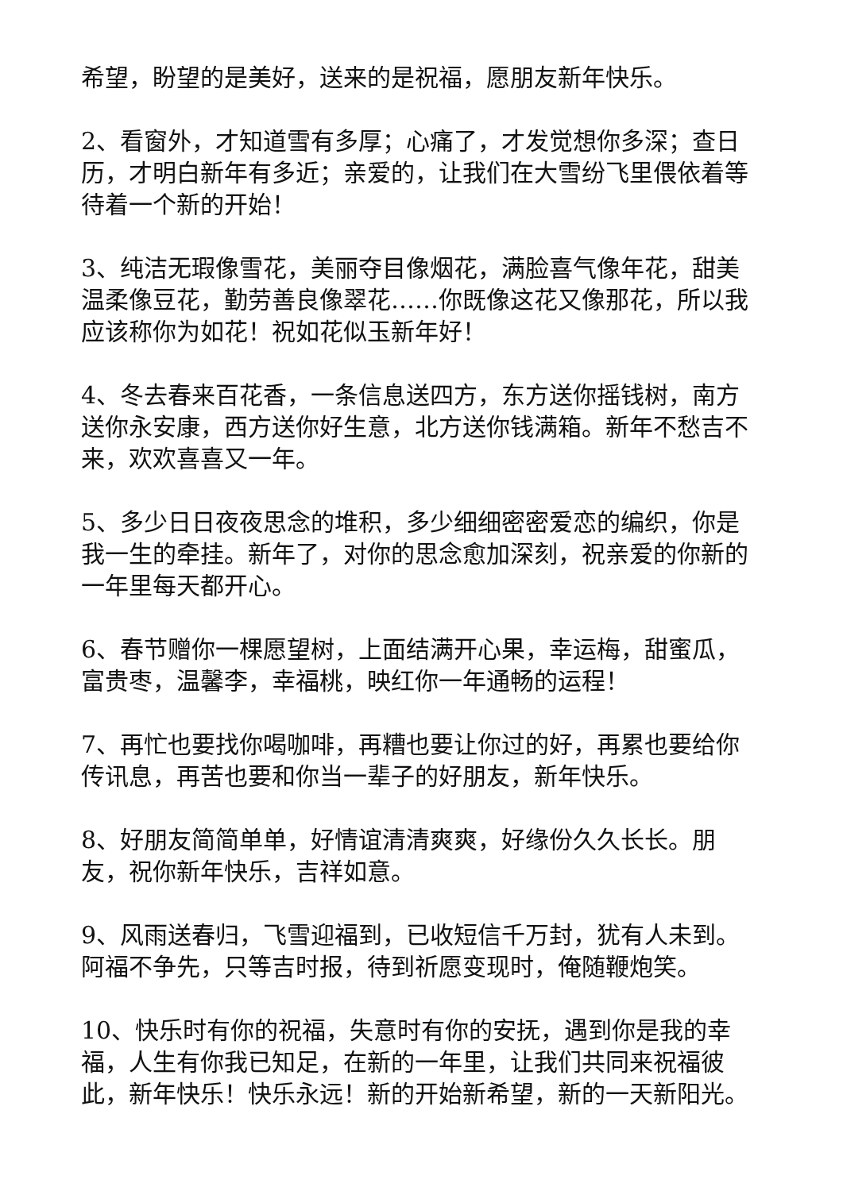希望，盼望的是美好，送来的是祝福，愿朋友新年快乐。
2、看窗外，才知道雪有多厚；心痛了，才发觉想你多深；查日历，才明白新年有多近；亲爱的，让我们在大雪纷飞里偎依着等待着一个新的开始！
3、纯洁无瑕像雪花，美丽夺目像烟花，满脸喜气像年花，甜美温柔像豆花，勤劳善良像翠花……你既像这花又像那花，所以我应该称你为如花！祝如花似玉新年好！
4、冬去春来百花香，一条信息送四方，东方送你摇钱树，南方送你永安康，西方送你好生意，北方送你钱满箱。新年不愁吉不来，欢欢喜喜又一年。
5、多少日日夜夜思念的堆积，多少细细密密爱恋的编织，你是我一生的牵挂。新年了，对你的思念愈加深刻，祝亲爱的你新的一年里每天都开心。
6、春节赠你一棵愿望树，上面结满开心果，幸运梅，甜蜜瓜，富贵枣，温馨李，幸福桃，映红你一年通畅的运程！
7、再忙也要找你喝咖啡，再糟也要让你过的好，再累也要给你传讯息，再苦也要和你当一辈子的好朋友，新年快乐。
8、好朋友简简单单，好情谊清清爽爽，好缘份久久长长。朋友，祝你新年快乐，吉祥如意。
9、风雨送春归，飞雪迎福到，已收短信千万封，犹有人未到。阿福不争先，只等吉时报，待到祈愿变现时，俺随鞭炮笑。
10、快乐时有你的祝福，失意时有你的安抚，遇到你是我的幸福，人生有你我已知足，在新的一年里，让我们共同来祝福彼此，新年快乐！快乐永远！新的开始新希望，新的一天新阳光。